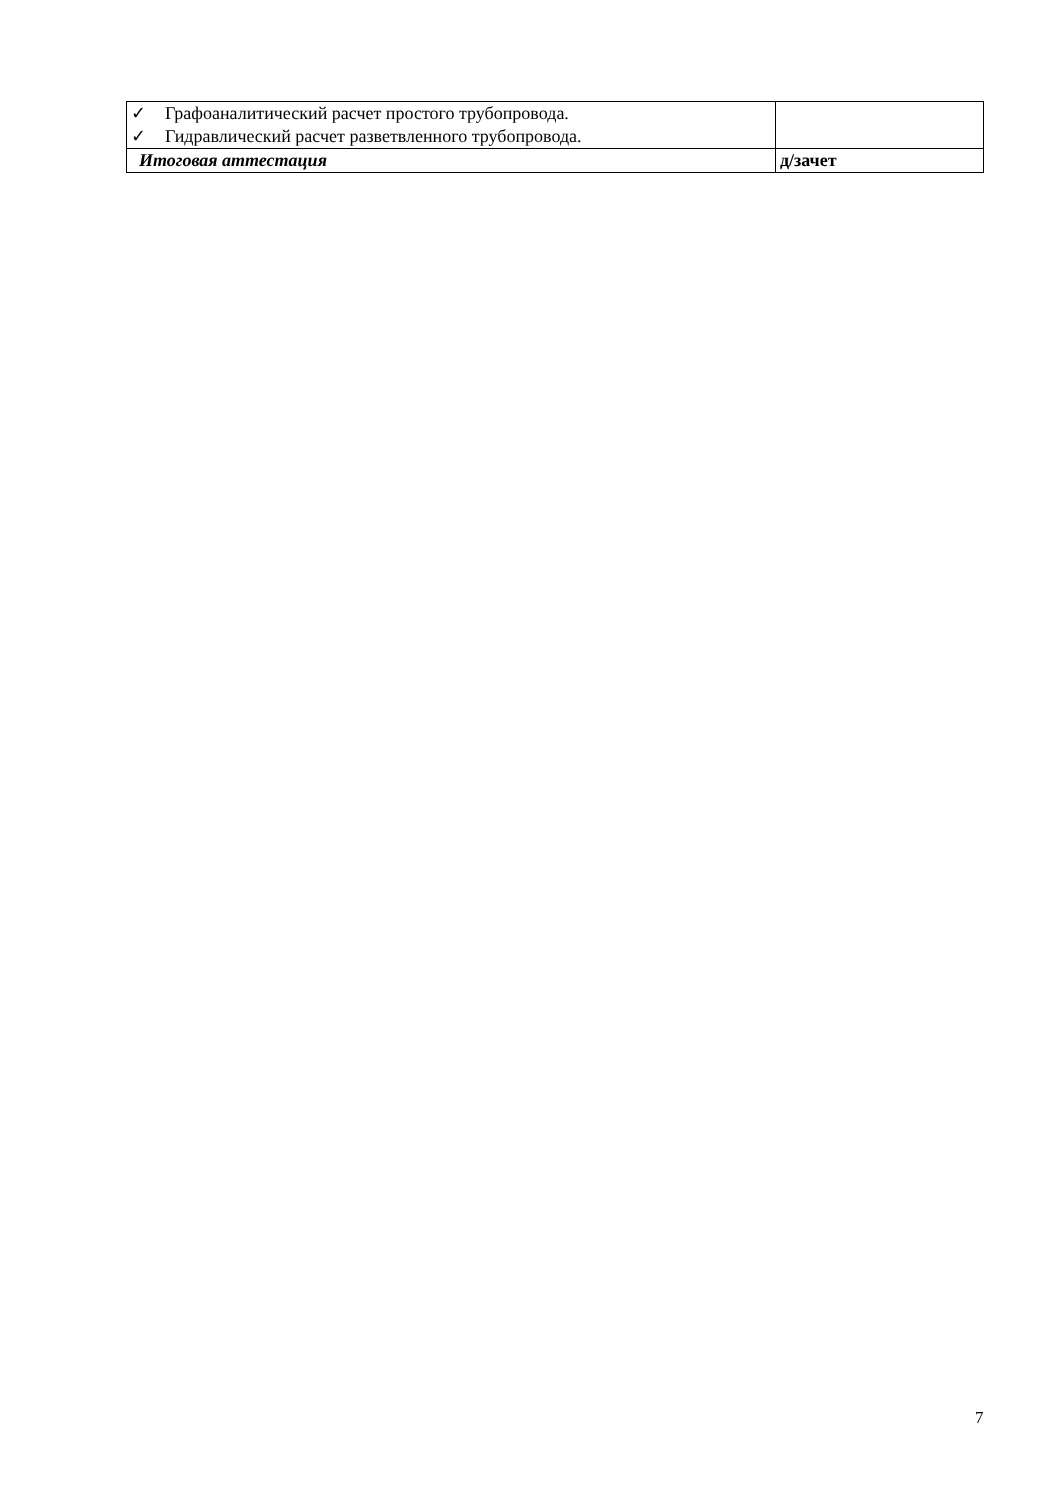| ✓ Графоаналитический расчет простого трубопровода. ✓ Гидравлический расчет разветвленного трубопровода. | |
| Итоговая аттестация | д/зачет |
7